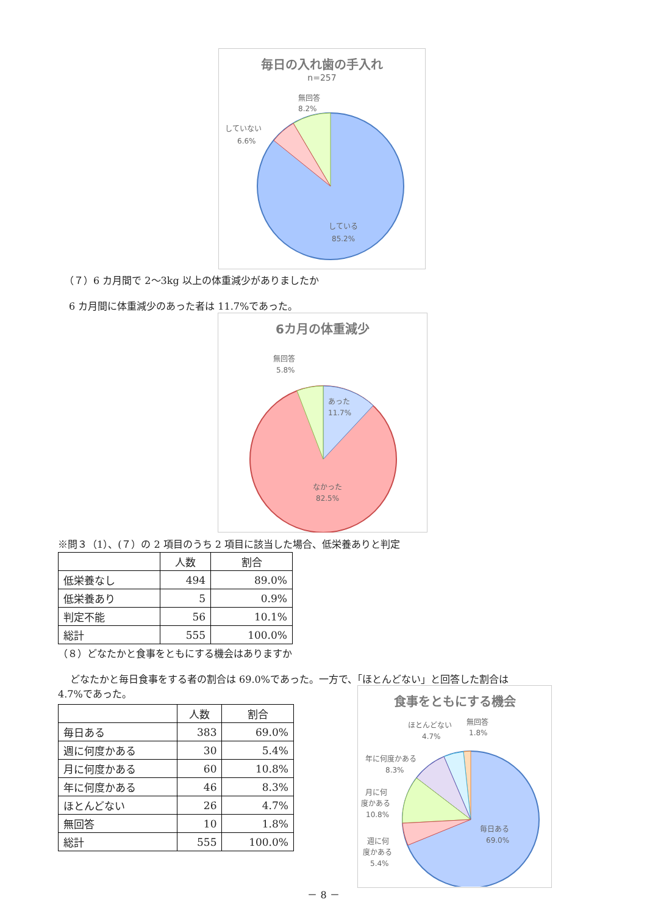毎日の入れ歯の手入れ
n=257
無回答
8.2%
していない
6.6%
している
85.2%
（７）6 カ月間で 2～3kg 以上の体重減少がありましたか
6 カ月間に体重減少のあった者は 11.7%であった。
6カ月の体重減少
無回答
5.8%
あった
11.7%
なかった
82.5%
※問３（1）、(７）の 2 項目のうち 2 項目に該当した場合、低栄養ありと判定
| | 人数 | 割合 |
| --- | --- | --- |
| 低栄養なし | 494 | 89.0% |
| 低栄養あり | 5 | 0.9% |
| 判定不能 | 56 | 10.1% |
| 総計 | 555 | 100.0% |
（８）どなたかと食事をともにする機会はありますか
どなたかと毎日食事をする者の割合は 69.0%であった。一方で、「ほとんどない」と回答した割合は
4.7%であった。
| | 人数 | 割合 |
| --- | --- | --- |
| 毎日ある | 383 | 69.0% |
| 週に何度かある | 30 | 5.4% |
| 月に何度かある | 60 | 10.8% |
| 年に何度かある | 46 | 8.3% |
| ほとんどない | 26 | 4.7% |
| 無回答 | 10 | 1.8% |
| 総計 | 555 | 100.0% |
食事をともにする機会
ほとんどない
4.7%
無回答
1.8%
年に何度かある
8.3%
月に何
度かある
10.8%
週に何
度かある
5.4%
毎日ある
69.0%
－ 8 －